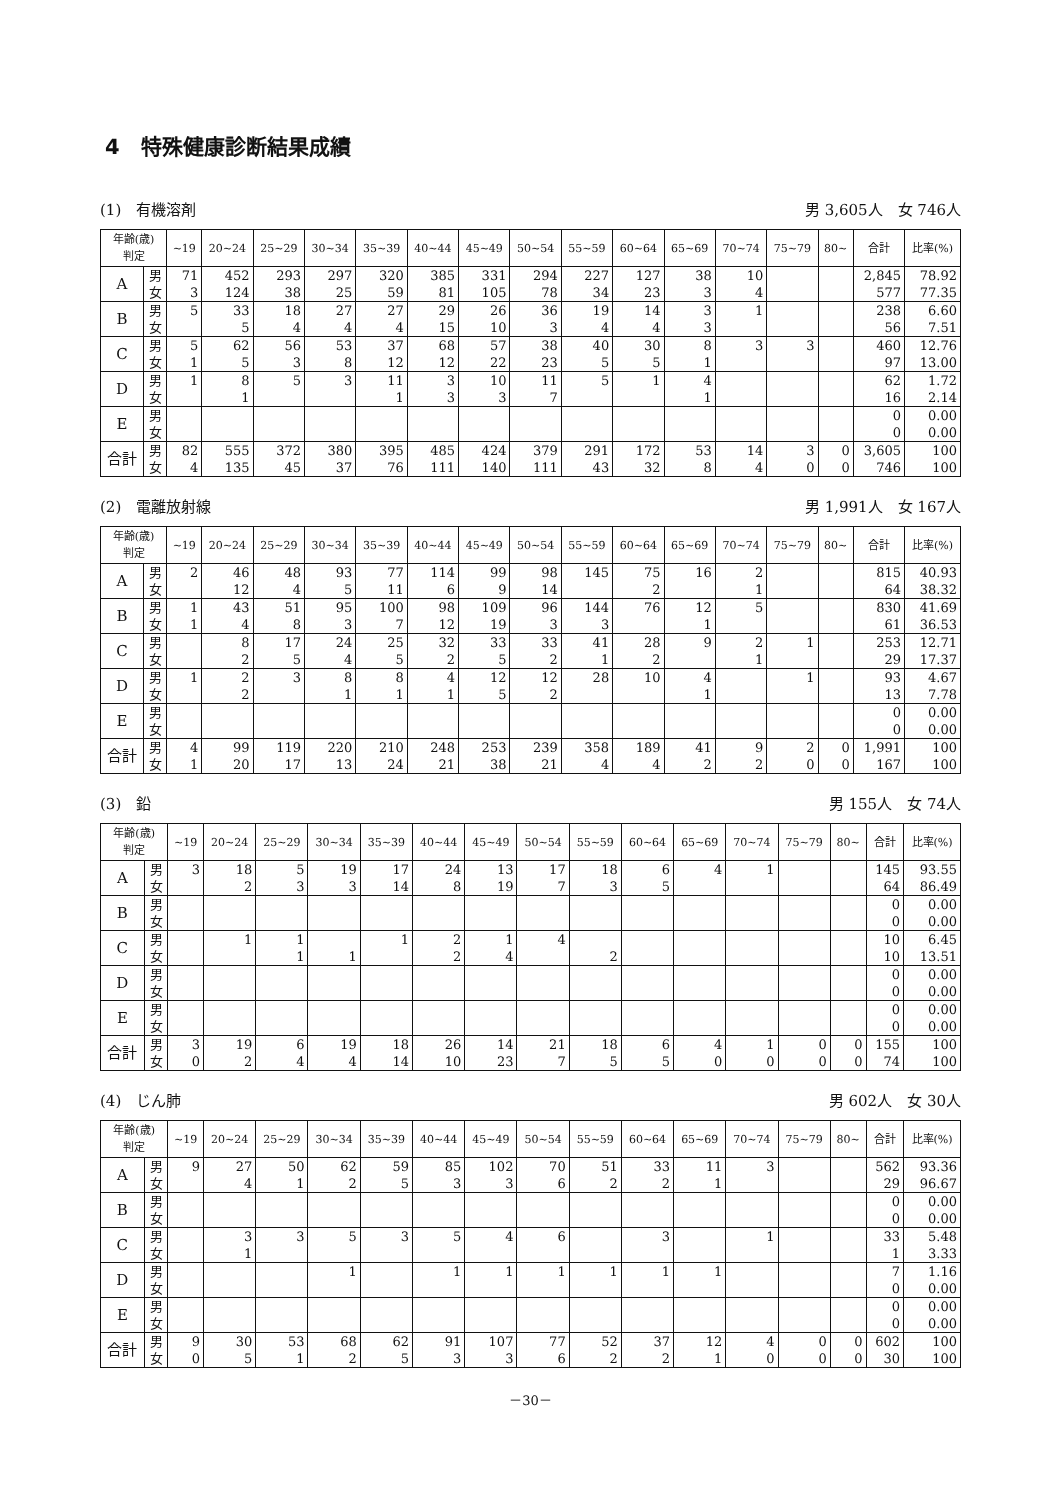4　特殊健康診断結果成績
(1)　有機溶剤 男 3,605人　女 746人
| 年齢(歳) 判定 | | ~19 | 20~24 | 25~29 | 30~34 | 35~39 | 40~44 | 45~49 | 50~54 | 55~59 | 60~64 | 65~69 | 70~74 | 75~79 | 80~ | 合計 | 比率(%) |
| --- | --- | --- | --- | --- | --- | --- | --- | --- | --- | --- | --- | --- | --- | --- | --- | --- | --- |
| A | 男 | 71 | 452 | 293 | 297 | 320 | 385 | 331 | 294 | 227 | 127 | 38 | 10 | | | 2,845 | 78.92 |
| | 女 | 3 | 124 | 38 | 25 | 59 | 81 | 105 | 78 | 34 | 23 | 3 | 4 | | | 577 | 77.35 |
| B | 男 | 5 | 33 | 18 | 27 | 27 | 29 | 26 | 36 | 19 | 14 | 3 | 1 | | | 238 | 6.60 |
| | 女 | | 5 | 4 | 4 | 4 | 15 | 10 | 3 | 4 | 4 | 3 | | | | 56 | 7.51 |
| C | 男 | 5 | 62 | 56 | 53 | 37 | 68 | 57 | 38 | 40 | 30 | 8 | 3 | 3 | | 460 | 12.76 |
| | 女 | 1 | 5 | 3 | 8 | 12 | 12 | 22 | 23 | 5 | 5 | 1 | | | | 97 | 13.00 |
| D | 男 | 1 | 8 | 5 | 3 | 11 | 3 | 10 | 11 | 5 | 1 | 4 | | | | 62 | 1.72 |
| | 女 | | 1 | | | 1 | 3 | 3 | 7 | | | 1 | | | | 16 | 2.14 |
| E | 男 | | | | | | | | | | | | | | | 0 | 0.00 |
| | 女 | | | | | | | | | | | | | | | 0 | 0.00 |
| 合計 | 男 | 82 | 555 | 372 | 380 | 395 | 485 | 424 | 379 | 291 | 172 | 53 | 14 | 3 | 0 | 3,605 | 100 |
| | 女 | 4 | 135 | 45 | 37 | 76 | 111 | 140 | 111 | 43 | 32 | 8 | 4 | 0 | 0 | 746 | 100 |
(2)　電離放射線 男 1,991人　女 167人
| 年齢(歳) 判定 | | ~19 | 20~24 | 25~29 | 30~34 | 35~39 | 40~44 | 45~49 | 50~54 | 55~59 | 60~64 | 65~69 | 70~74 | 75~79 | 80~ | 合計 | 比率(%) |
| --- | --- | --- | --- | --- | --- | --- | --- | --- | --- | --- | --- | --- | --- | --- | --- | --- | --- |
| A | 男 | 2 | 46 | 48 | 93 | 77 | 114 | 99 | 98 | 145 | 75 | 16 | 2 | | | 815 | 40.93 |
| | 女 | | 12 | 4 | 5 | 11 | 6 | 9 | 14 | | 2 | | 1 | | | 64 | 38.32 |
| B | 男 | 1 | 43 | 51 | 95 | 100 | 98 | 109 | 96 | 144 | 76 | 12 | 5 | | | 830 | 41.69 |
| | 女 | 1 | 4 | 8 | 3 | 7 | 12 | 19 | 3 | 3 | | 1 | | | | 61 | 36.53 |
| C | 男 | | 8 | 17 | 24 | 25 | 32 | 33 | 33 | 41 | 28 | 9 | 2 | 1 | | 253 | 12.71 |
| | 女 | | 2 | 5 | 4 | 5 | 2 | 5 | 2 | 1 | 2 | | 1 | | | 29 | 17.37 |
| D | 男 | 1 | 2 | 3 | 8 | 8 | 4 | 12 | 12 | 28 | 10 | 4 | | 1 | | 93 | 4.67 |
| | 女 | | 2 | | 1 | 1 | 1 | 5 | 2 | | | 1 | | | | 13 | 7.78 |
| E | 男 | | | | | | | | | | | | | | | 0 | 0.00 |
| | 女 | | | | | | | | | | | | | | | 0 | 0.00 |
| 合計 | 男 | 4 | 99 | 119 | 220 | 210 | 248 | 253 | 239 | 358 | 189 | 41 | 9 | 2 | 0 | 1,991 | 100 |
| | 女 | 1 | 20 | 17 | 13 | 24 | 21 | 38 | 21 | 4 | 4 | 2 | 2 | 0 | 0 | 167 | 100 |
(3)　鉛 男 155人　女 74人
| 年齢(歳) 判定 | | ~19 | 20~24 | 25~29 | 30~34 | 35~39 | 40~44 | 45~49 | 50~54 | 55~59 | 60~64 | 65~69 | 70~74 | 75~79 | 80~ | 合計 | 比率(%) |
| --- | --- | --- | --- | --- | --- | --- | --- | --- | --- | --- | --- | --- | --- | --- | --- | --- | --- |
| A | 男 | 3 | 18 | 5 | 19 | 17 | 24 | 13 | 17 | 18 | 6 | 4 | 1 | | | 145 | 93.55 |
| | 女 | | 2 | 3 | 3 | 14 | 8 | 19 | 7 | 3 | 5 | | | | | 64 | 86.49 |
| B | 男 | | | | | | | | | | | | | | | 0 | 0.00 |
| | 女 | | | | | | | | | | | | | | | 0 | 0.00 |
| C | 男 | | 1 | 1 | | 1 | 2 | 1 | 4 | | | | | | | 10 | 6.45 |
| | 女 | | | 1 | 1 | | 2 | 4 | | 2 | | | | | | 10 | 13.51 |
| D | 男 | | | | | | | | | | | | | | | 0 | 0.00 |
| | 女 | | | | | | | | | | | | | | | 0 | 0.00 |
| E | 男 | | | | | | | | | | | | | | | 0 | 0.00 |
| | 女 | | | | | | | | | | | | | | | 0 | 0.00 |
| 合計 | 男 | 3 | 19 | 6 | 19 | 18 | 26 | 14 | 21 | 18 | 6 | 4 | 1 | 0 | 0 | 155 | 100 |
| | 女 | 0 | 2 | 4 | 4 | 14 | 10 | 23 | 7 | 5 | 5 | 0 | 0 | 0 | 0 | 74 | 100 |
(4)　じん肺 男 602人　女 30人
| 年齢(歳) 判定 | | ~19 | 20~24 | 25~29 | 30~34 | 35~39 | 40~44 | 45~49 | 50~54 | 55~59 | 60~64 | 65~69 | 70~74 | 75~79 | 80~ | 合計 | 比率(%) |
| --- | --- | --- | --- | --- | --- | --- | --- | --- | --- | --- | --- | --- | --- | --- | --- | --- | --- |
| A | 男 | 9 | 27 | 50 | 62 | 59 | 85 | 102 | 70 | 51 | 33 | 11 | 3 | | | 562 | 93.36 |
| | 女 | | 4 | 1 | 2 | 5 | 3 | 3 | 6 | 2 | 2 | 1 | | | | 29 | 96.67 |
| B | 男 | | | | | | | | | | | | | | | 0 | 0.00 |
| | 女 | | | | | | | | | | | | | | | 0 | 0.00 |
| C | 男 | | 3 | 3 | 5 | 3 | 5 | 4 | 6 | | 3 | | 1 | | | 33 | 5.48 |
| | 女 | | 1 | | | | | | | | | | | | | 1 | 3.33 |
| D | 男 | | | | 1 | | 1 | 1 | 1 | 1 | 1 | 1 | | | | 7 | 1.16 |
| | 女 | | | | | | | | | | | | | | | 0 | 0.00 |
| E | 男 | | | | | | | | | | | | | | | 0 | 0.00 |
| | 女 | | | | | | | | | | | | | | | 0 | 0.00 |
| 合計 | 男 | 9 | 30 | 53 | 68 | 62 | 91 | 107 | 77 | 52 | 37 | 12 | 4 | 0 | 0 | 602 | 100 |
| | 女 | 0 | 5 | 1 | 2 | 5 | 3 | 3 | 6 | 2 | 2 | 1 | 0 | 0 | 0 | 30 | 100 |
－30－